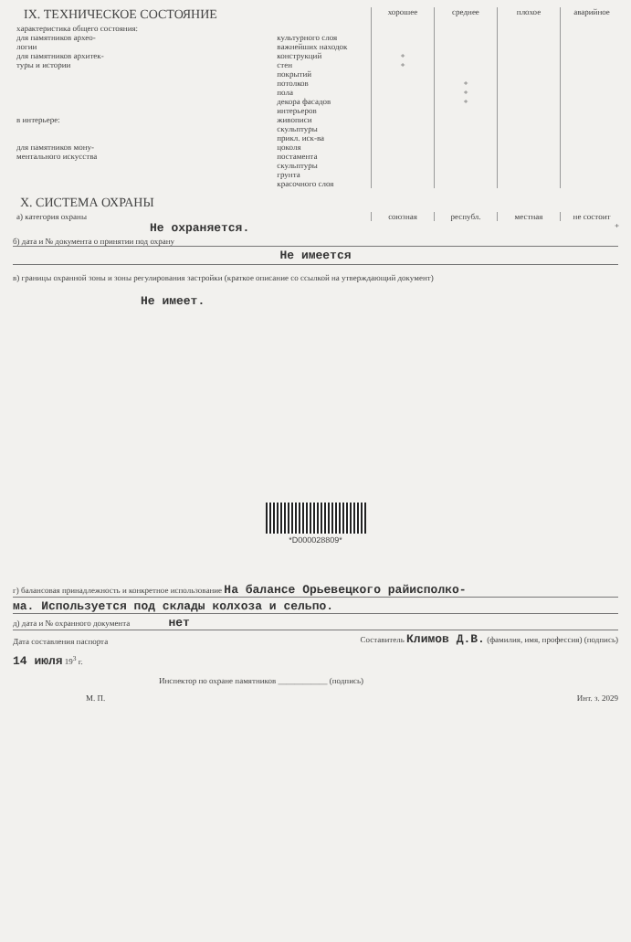| IX. ТЕХНИЧЕСКОЕ СОСТОЯНИЕ | | хорошее | среднее | плохое | аварийное |
| --- | --- | --- | --- | --- | --- |
| характеристика общего состояния: для памятников архео- логии | культурного слоя важнейших находок | | | | |
| для памятников архитек- туры и истории | конструкций стен покрытий потолков пола декора фасадов интерьеров | + + | + + + | | |
| в интерьере: | живописи скульптуры прикл. иск-ва | | | | |
| для памятников мону- ментального искусства | цоколя постамента скульптуры грунта красочного слоя | | | | |
X. СИСТЕМА ОХРАНЫ
| а) категория охраны | союзная | республ. | местная | не состоит |
| Не охраняется. | | | | + |
б) дата и № документа о принятии под охрану
Не имеется
в) границы охранной зоны и зоны регулирования застройки (краткое описание со ссылкой на утверждающий документ)
Не имеет.
*D000028809*
г) балансовая принадлежность и конкретное использование На балансе Орьевецкого райисполко-
ма. Используется под склады колхоза и сельпо.
д) дата и № охранного документа нет
Дата составления паспорта Составитель Климов Д.В. (фамилия, имя, профессия) (подпись)
14 июля 19<sup>3</sup> г.
Инспектор по охране памятников ____________ (подпись)
М. П. Инт. з. 2029